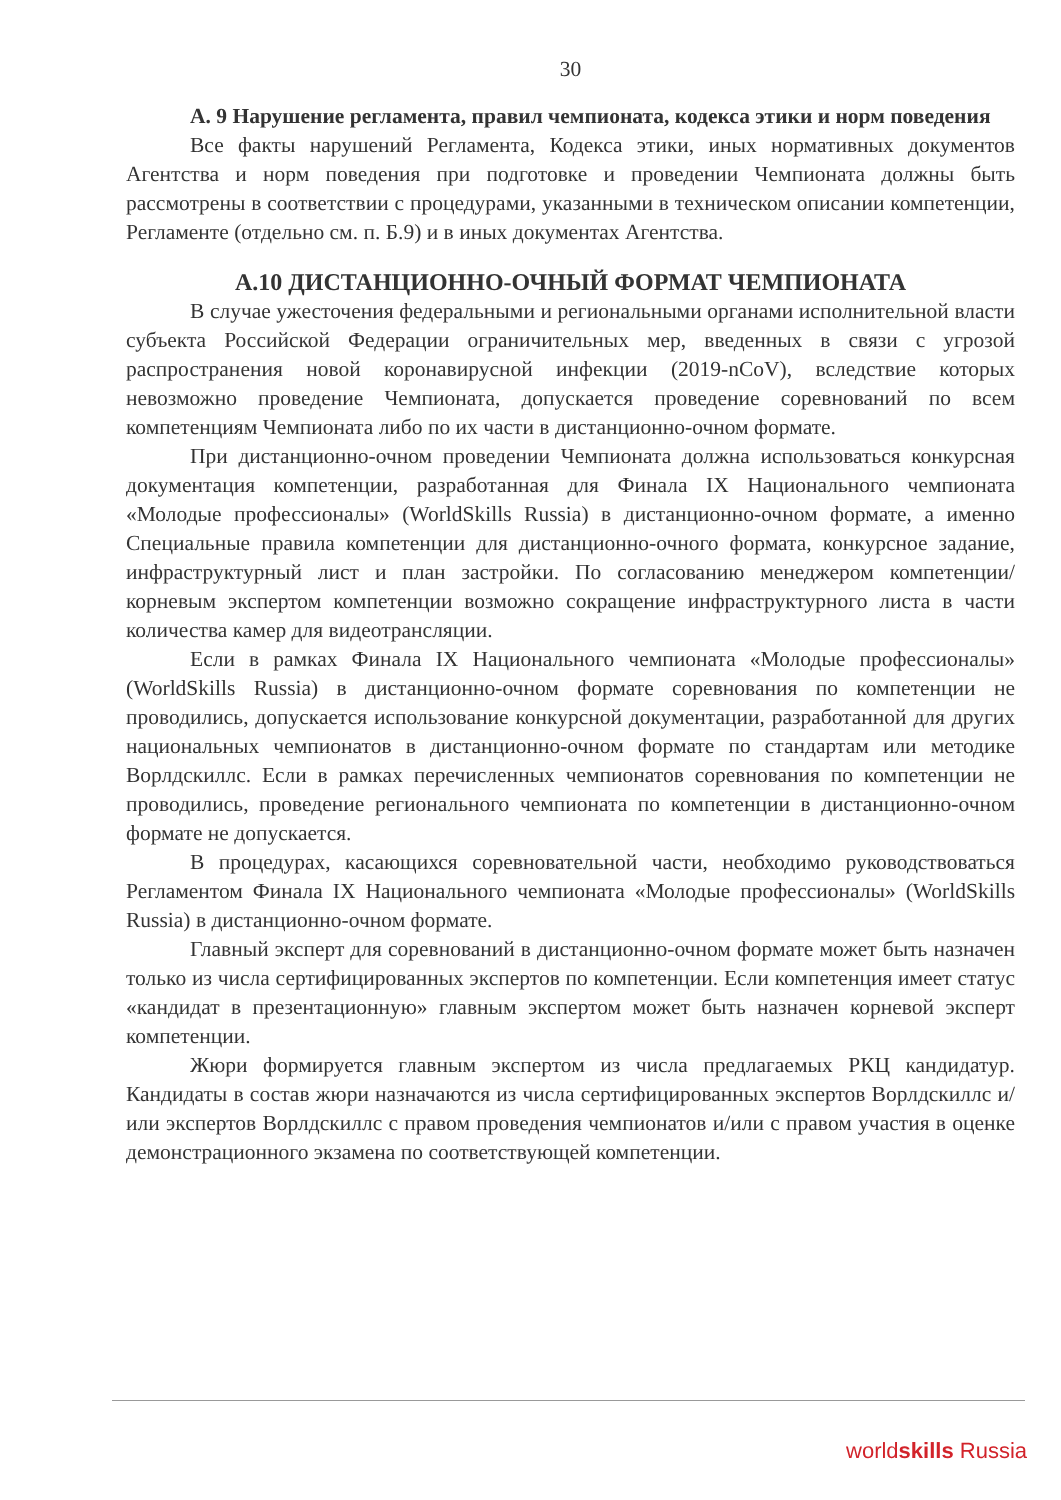30
А. 9 Нарушение регламента, правил чемпионата, кодекса этики и норм поведения
Все факты нарушений Регламента, Кодекса этики, иных нормативных документов Агентства и норм поведения при подготовке и проведении Чемпионата должны быть рассмотрены в соответствии с процедурами, указанными в техническом описании компетенции, Регламенте (отдельно см. п. Б.9) и в иных документах Агентства.
А.10 ДИСТАНЦИОННО-ОЧНЫЙ ФОРМАТ ЧЕМПИОНАТА
В случае ужесточения федеральными и региональными органами исполнительной власти субъекта Российской Федерации ограничительных мер, введенных в связи с угрозой распространения новой коронавирусной инфекции (2019-nCoV), вследствие которых невозможно проведение Чемпионата, допускается проведение соревнований по всем компетенциям Чемпионата либо по их части в дистанционно-очном формате.
При дистанционно-очном проведении Чемпионата должна использоваться конкурсная документация компетенции, разработанная для Финала IX Национального чемпионата «Молодые профессионалы» (WorldSkills Russia) в дистанционно-очном формате, а именно Специальные правила компетенции для дистанционно-очного формата, конкурсное задание, инфраструктурный лист и план застройки. По согласованию менеджером компетенции/корневым экспертом компетенции возможно сокращение инфраструктурного листа в части количества камер для видеотрансляции.
Если в рамках Финала IX Национального чемпионата «Молодые профессионалы» (WorldSkills Russia) в дистанционно-очном формате соревнования по компетенции не проводились, допускается использование конкурсной документации, разработанной для других национальных чемпионатов в дистанционно-очном формате по стандартам или методике Ворлдскиллс. Если в рамках перечисленных чемпионатов соревнования по компетенции не проводились, проведение регионального чемпионата по компетенции в дистанционно-очном формате не допускается.
В процедурах, касающихся соревновательной части, необходимо руководствоваться Регламентом Финала IX Национального чемпионата «Молодые профессионалы» (WorldSkills Russia) в дистанционно-очном формате.
Главный эксперт для соревнований в дистанционно-очном формате может быть назначен только из числа сертифицированных экспертов по компетенции. Если компетенция имеет статус «кандидат в презентационную» главным экспертом может быть назначен корневой эксперт компетенции.
Жюри формируется главным экспертом из числа предлагаемых РКЦ кандидатур. Кандидаты в состав жюри назначаются из числа сертифицированных экспертов Ворлдскиллс и/или экспертов Ворлдскиллс с правом проведения чемпионатов и/или с правом участия в оценке демонстрационного экзамена по соответствующей компетенции.
worldskills Russia